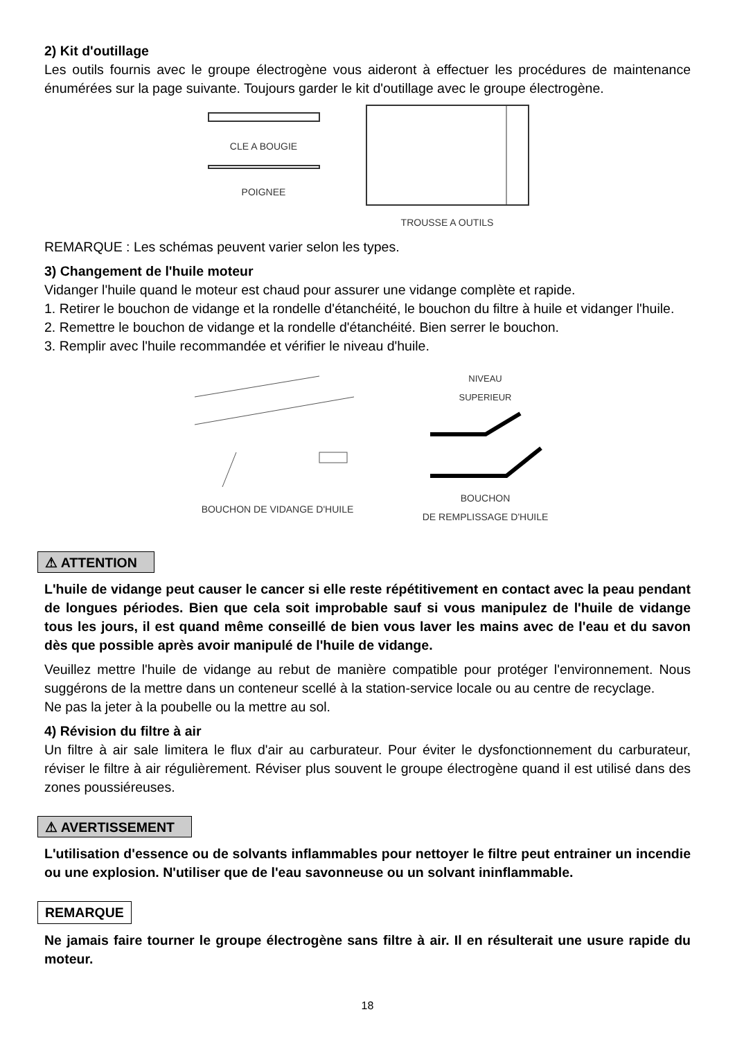2) Kit d'outillage
Les outils fournis avec le groupe électrogène vous aideront à effectuer les procédures de maintenance énumérées sur la page suivante. Toujours garder le kit d'outillage avec le groupe électrogène.
CLE A BOUGIE
POIGNEE
TROUSSE A OUTILS
REMARQUE : Les schémas peuvent varier selon les types.
3) Changement de l'huile moteur
Vidanger l'huile quand le moteur est chaud pour assurer une vidange complète et rapide.
1. Retirer le bouchon de vidange et la rondelle d'étanchéité, le bouchon du filtre à huile et vidanger l'huile.
2. Remettre le bouchon de vidange et la rondelle d'étanchéité. Bien serrer le bouchon.
3. Remplir avec l'huile recommandée et vérifier le niveau d'huile.
BOUCHON DE VIDANGE D'HUILE NIVEAU
SUPERIEUR
BOUCHON
DE REMPLISSAGE D'HUILE
⚠ ATTENTION
L'huile de vidange peut causer le cancer si elle reste répétitivement en contact avec la peau pendant de longues périodes. Bien que cela soit improbable sauf si vous manipulez de l'huile de vidange tous les jours, il est quand même conseillé de bien vous laver les mains avec de l'eau et du savon dès que possible après avoir manipulé de l'huile de vidange.
Veuillez mettre l'huile de vidange au rebut de manière compatible pour protéger l'environnement. Nous suggérons de la mettre dans un conteneur scellé à la station-service locale ou au centre de recyclage.
Ne pas la jeter à la poubelle ou la mettre au sol.
4) Révision du filtre à air
Un filtre à air sale limitera le flux d'air au carburateur. Pour éviter le dysfonctionnement du carburateur, réviser le filtre à air régulièrement. Réviser plus souvent le groupe électrogène quand il est utilisé dans des zones poussiéreuses.
⚠ AVERTISSEMENT
L'utilisation d'essence ou de solvants inflammables pour nettoyer le filtre peut entrainer un incendie ou une explosion. N'utiliser que de l'eau savonneuse ou un solvant ininflammable.
REMARQUE
Ne jamais faire tourner le groupe électrogène sans filtre à air. Il en résulterait une usure rapide du moteur.
18